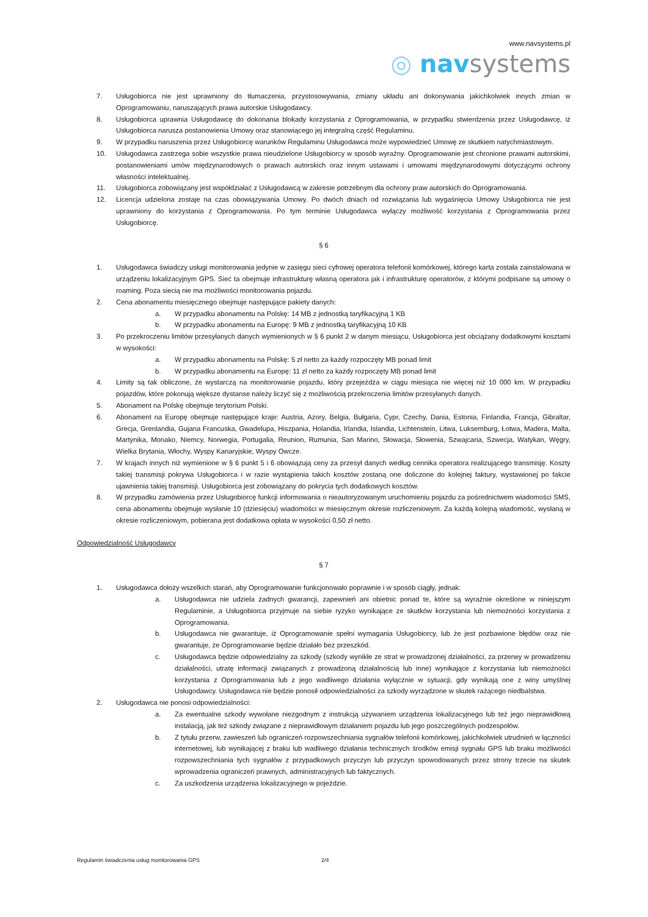www.navsystems.pl
◎ nav systems
7. Usługobiorca nie jest uprawniony do tłumaczenia, przystosowywania, zmiany układu ani dokonywania jakichkolwiek innych zmian w Oprogramowaniu, naruszających prawa autorskie Usługodawcy.
8. Usługobiorca uprawnia Usługodawcę do dokonania blokady korzystania z Oprogramowania, w przypadku stwierdzenia przez Usługodawcę, iż Usługobiorca narusza postanowienia Umowy oraz stanowiącego jej integralną część Regulaminu.
9. W przypadku naruszenia przez Usługobiorcę warunków Regulaminu Usługodawca może wypowiedzieć Umowę ze skutkiem natychmiastowym.
10. Usługodawca zastrzega sobie wszystkie prawa nieudzielone Usługobiorcy w sposób wyraźny. Oprogramowanie jest chronione prawami autorskimi, postanowieniami umów międzynarodowych o prawach autorskich oraz innym ustawami i umowami międzynarodowymi dotyczącymi ochrony własności intelektualnej.
11. Usługobiorca zobowiązany jest współdziałać z Usługodawcą w zakresie potrzebnym dla ochrony praw autorskich do Oprogramowania.
12. Licencja udzielona zostaje na czas obowiązywania Umowy. Po dwóch dniach od rozwiązania lub wygaśnięcia Umowy Usługobiorca nie jest uprawniony do korzystania z Oprogramowania. Po tym terminie Usługodawca wyłączy możliwość korzystania z Oprogramowania przez Usługobiorcę.
§ 6
1. Usługodawca świadczy usługi monitorowania jedynie w zasięgu sieci cyfrowej operatora telefonii komórkowej, którego karta została zainstalowana w urządzeniu lokalizacyjnym GPS. Sieć ta obejmuje infrastrukturę własną operatora jak i infrastrukturę operatorów, z którymi podpisane są umowy o roaming. Poza siecią nie ma możliwości monitorowania pojazdu.
2. Cena abonamentu miesięcznego obejmuje następujące pakiety danych:
a. W przypadku abonamentu na Polskę: 14 MB z jednostką taryfikacyjną 1 KB
b. W przypadku abonamentu na Europę: 9 MB z jednostką taryfikacyjną 10 KB
3. Po przekroczeniu limitów przesyłanych danych wymienionych w § 6 punkt 2 w danym miesiącu, Usługobiorca jest obciążany dodatkowymi kosztami w wysokości:
a. W przypadku abonamentu na Polskę: 5 zł netto za każdy rozpoczęty MB ponad limit
b. W przypadku abonamentu na Europę: 11 zł netto za każdy rozpoczęty MB ponad limit
4. Limity są tak obliczone, że wystarczą na monitorowanie pojazdu, który przejeżdża w ciągu miesiąca nie więcej niż 10 000 km. W przypadku pojazdów, które pokonują większe dystanse należy liczyć się z możliwością przekroczenia limitów przesyłanych danych.
5. Abonament na Polskę obejmuje terytorium Polski.
6. Abonament na Europę obejmuje następujące kraje: Austria, Azory, Belgia, Bułgaria, Cypr, Czechy, Dania, Estonia, Finlandia, Francja, Gibraltar, Grecja, Grenlandia, Gujana Francuska, Gwadelupa, Hiszpania, Holandia, Irlandia, Islandia, Lichtenstein, Litwa, Luksemburg, Łotwa, Madera, Malta, Martynika, Monako, Niemcy, Norwegia, Portugalia, Reunion, Rumunia, San Marino, Słowacja, Słowenia, Szwajcaria, Szwecja, Watykan, Węgry, Wielka Brytania, Włochy, Wyspy Kanaryjskie, Wyspy Owcze.
7. W krajach innych niż wymienione w § 6 punkt 5 i 6 obowiązują ceny za przesył danych według cennika operatora realizującego transmisję. Koszty takiej transmisji pokrywa Usługobiorca i w razie wystąpienia takich kosztów zostaną one doliczone do kolejnej faktury, wystawionej po fakcie ujawnienia takiej transmisji. Usługobiorca jest zobowiązany do pokrycia tych dodatkowych kosztów.
8. W przypadku zamówienia przez Usługobiorcę funkcji informowania o nieautoryzowanym uruchomieniu pojazdu za pośrednictwem wiadomości SMS, cena abonamentu obejmuje wysłanie 10 (dziesięciu) wiadomości w miesięcznym okresie rozliczeniowym. Za każdą kolejną wiadomość, wysłaną w okresie rozliczeniowym, pobierana jest dodatkowa opłata w wysokości 0,50 zł netto.
Odpowiedzialność Usługodawcy
§ 7
1. Usługodawca dołoży wszelkich starań, aby Oprogramowanie funkcjonowało poprawnie i w sposób ciągły, jednak:
a. Usługodawca nie udziela żadnych gwarancji, zapewnień ani obietnic ponad te, które są wyraźnie określone w niniejszym Regulaminie, a Usługobiorca przyjmuje na siebie ryzyko wynikające ze skutków korzystania lub niemożności korzystania z Oprogramowania.
b. Usługodawca nie gwarantuje, iż Oprogramowanie spełni wymagania Usługobiorcy, lub że jest pozbawione błędów oraz nie gwarantuje, że Oprogramowanie będzie działało bez przeszkód.
c. Usługodawca będzie odpowiedzialny za szkody (szkody wynikłe ze strat w prowadzonej działalności, za przerwy w prowadzeniu działalności, utratę informacji związanych z prowadzoną działalnością lub inne) wynikające z korzystania lub niemożności korzystania z Oprogramowania lub z jego wadliwego działania wyłącznie w sytuacji, gdy wynikają one z winy umyślnej Usługodawcy. Usługodawca nie będzie ponosił odpowiedzialności za szkody wyrządzone w skutek rażącego niedbalstwa.
2. Usługodawca nie ponosi odpowiedzialności:
a. Za ewentualne szkody wywołane niezgodnym z instrukcją używaniem urządzenia lokalizacyjnego lub też jego nieprawidłową instalacją, jak też szkody związane z nieprawidłowym działaniem pojazdu lub jego poszczególnych podzespołów.
b. Z tytułu przerw, zawieszeń lub ograniczeń rozpowszechniania sygnałów telefonii komórkowej, jakichkolwiek utrudnień w łączności internetowej, lub wynikającej z braku lub wadliwego działania technicznych środków emisji sygnału GPS lub braku możliwości rozpowszechniania tych sygnałów z przypadkowych przyczyn lub przyczyn spowodowanych przez strony trzecie na skutek wprowadzenia ograniczeń prawnych, administracyjnych lub faktycznych.
c. Za uszkodzenia urządzenia lokalizacyjnego w pojeździe.
Regulamin świadczenia usług monitorowania GPS 2/4